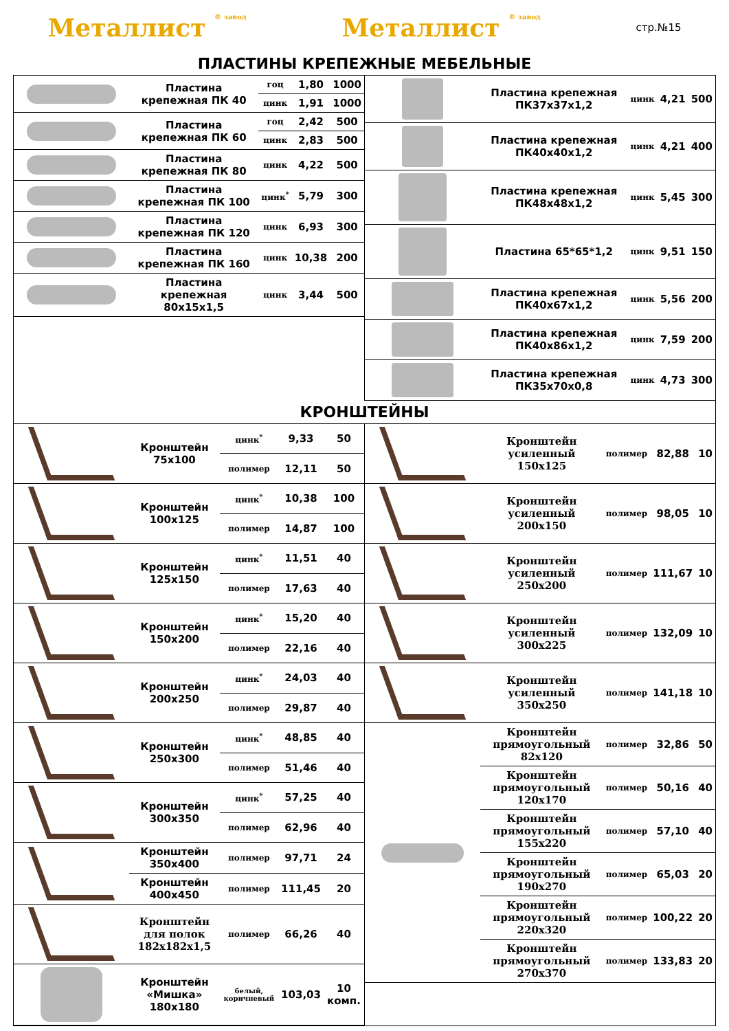Металлист ® завод Металлист ® завод стр.№15
ПЛАСТИНЫ КРЕПЕЖНЫЕ МЕБЕЛЬНЫЕ
| | Пластина крепежная ПК 40 | гоц | 1,80 | 1000 |
| | | цинк | 1,91 | 1000 |
| | Пластина крепежная ПК 60 | гоц | 2,42 | 500 |
| | | цинк | 2,83 | 500 |
| | Пластина крепежная ПК 80 | цинк | 4,22 | 500 |
| | Пластина крепежная ПК 100 | цинк<sup>*</sup> | 5,79 | 300 |
| | Пластина крепежная ПК 120 | цинк | 6,93 | 300 |
| | Пластина крепежная ПК 160 | цинк | 10,38 | 200 |
| | Пластина крепежная 80х15х1,5 | цинк | 3,44 | 500 |
| | Пластина крепежная ПК37х37х1,2 | цинк | 4,21 | 500 |
| | Пластина крепежная ПК40х40х1,2 | цинк | 4,21 | 400 |
| | Пластина крепежная ПК48х48х1,2 | цинк | 5,45 | 300 |
| | Пластина 65*65*1,2 | цинк | 9,51 | 150 |
| | Пластина крепежная ПК40х67х1,2 | цинк | 5,56 | 200 |
| | Пластина крепежная ПК40х86х1,2 | цинк | 7,59 | 200 |
| | Пластина крепежная ПК35х70х0,8 | цинк | 4,73 | 300 |
КРОНШТЕЙНЫ
| | Кронштейн 75х100 | цинк<sup>*</sup> | 9,33 | 50 |
| | | полимер | 12,11 | 50 |
| | Кронштейн 100х125 | цинк<sup>*</sup> | 10,38 | 100 |
| | | полимер | 14,87 | 100 |
| | Кронштейн 125х150 | цинк<sup>*</sup> | 11,51 | 40 |
| | | полимер | 17,63 | 40 |
| | Кронштейн 150х200 | цинк<sup>*</sup> | 15,20 | 40 |
| | | полимер | 22,16 | 40 |
| | Кронштейн 200х250 | цинк<sup>*</sup> | 24,03 | 40 |
| | | полимер | 29,87 | 40 |
| | Кронштейн 250х300 | цинк<sup>*</sup> | 48,85 | 40 |
| | | полимер | 51,46 | 40 |
| | Кронштейн 300х350 | цинк<sup>*</sup> | 57,25 | 40 |
| | | полимер | 62,96 | 40 |
| | Кронштейн 350х400 | полимер | 97,71 | 24 |
| | Кронштейн 400х450 | полимер | 111,45 | 20 |
| | Кронштейн для полок 182х182х1,5 | полимер | 66,26 | 40 |
| | Кронштейн «Мишка» 180х180 | белый, коричневый | 103,03 | 10 комп. |
| | Кронштейн усиленный 150х125 | полимер | 82,88 | 10 |
| | Кронштейн усиленный 200х150 | полимер | 98,05 | 10 |
| | Кронштейн усиленный 250х200 | полимер | 111,67 | 10 |
| | Кронштейн усиленный 300х225 | полимер | 132,09 | 10 |
| | Кронштейн усиленный 350х250 | полимер | 141,18 | 10 |
| | Кронштейн прямоугольный 82х120 | полимер | 32,86 | 50 |
| | Кронштейн прямоугольный 120х170 | полимер | 50,16 | 40 |
| | Кронштейн прямоугольный 155х220 | полимер | 57,10 | 40 |
| | Кронштейн прямоугольный 190х270 | полимер | 65,03 | 20 |
| | Кронштейн прямоугольный 220х320 | полимер | 100,22 | 20 |
| | Кронштейн прямоугольный 270х370 | полимер | 133,83 | 20 |